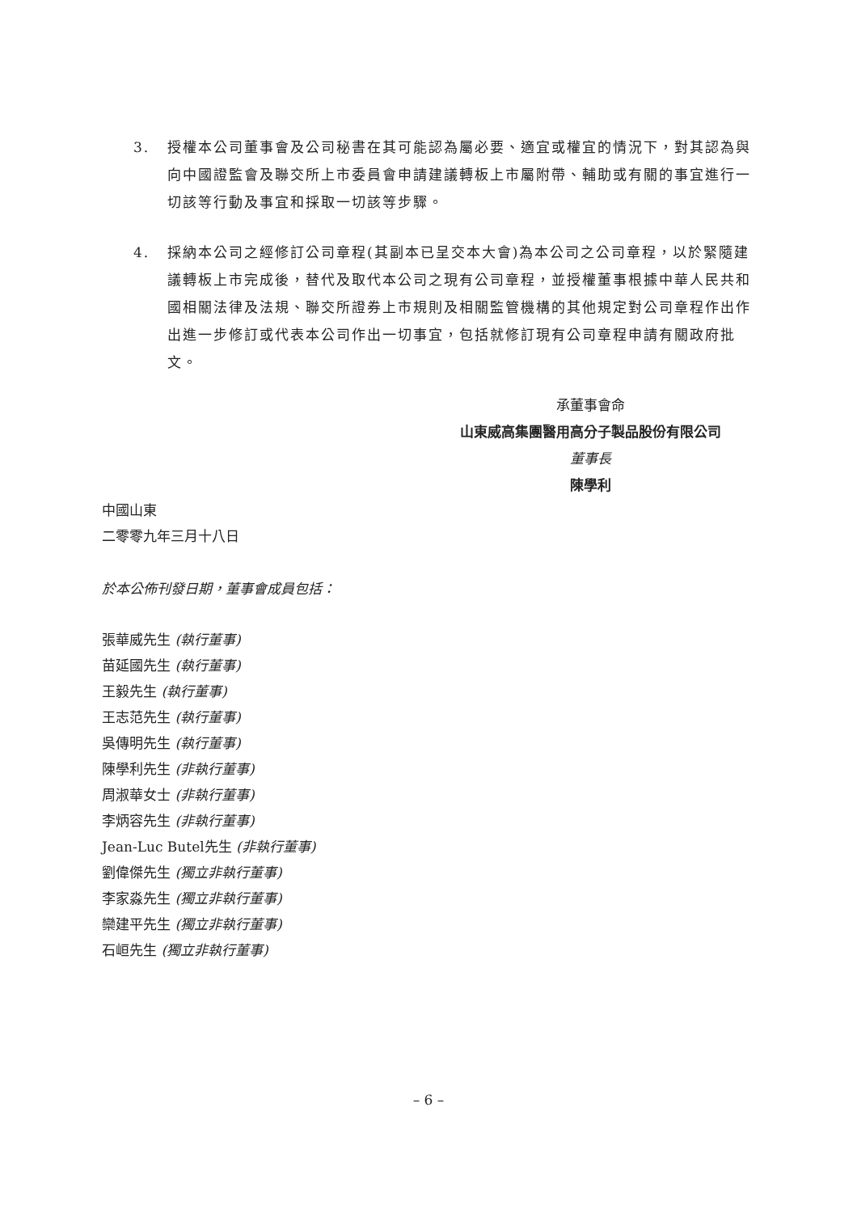3. 授權本公司董事會及公司秘書在其可能認為屬必要、適宜或權宜的情況下，對其認為與向中國證監會及聯交所上市委員會申請建議轉板上市屬附帶、輔助或有關的事宜進行一切該等行動及事宜和採取一切該等步驟。
4. 採納本公司之經修訂公司章程(其副本已呈交本大會)為本公司之公司章程，以於緊隨建議轉板上市完成後，替代及取代本公司之現有公司章程，並授權董事根據中華人民共和國相關法律及法規、聯交所證券上市規則及相關監管機構的其他規定對公司章程作出作出進一步修訂或代表本公司作出一切事宜，包括就修訂現有公司章程申請有關政府批文。
承董事會命
山東威高集團醫用高分子製品股份有限公司
董事長
陳學利
中國山東
二零零九年三月十八日
於本公佈刊發日期，董事會成員包括：
張華威先生 (執行董事)
苗延國先生 (執行董事)
王毅先生 (執行董事)
王志范先生 (執行董事)
吳傳明先生 (執行董事)
陳學利先生 (非執行董事)
周淑華女士 (非執行董事)
李炳容先生 (非執行董事)
Jean-Luc Butel先生 (非執行董事)
劉偉傑先生 (獨立非執行董事)
李家淼先生 (獨立非執行董事)
欒建平先生 (獨立非執行董事)
石峘先生 (獨立非執行董事)
– 6 –